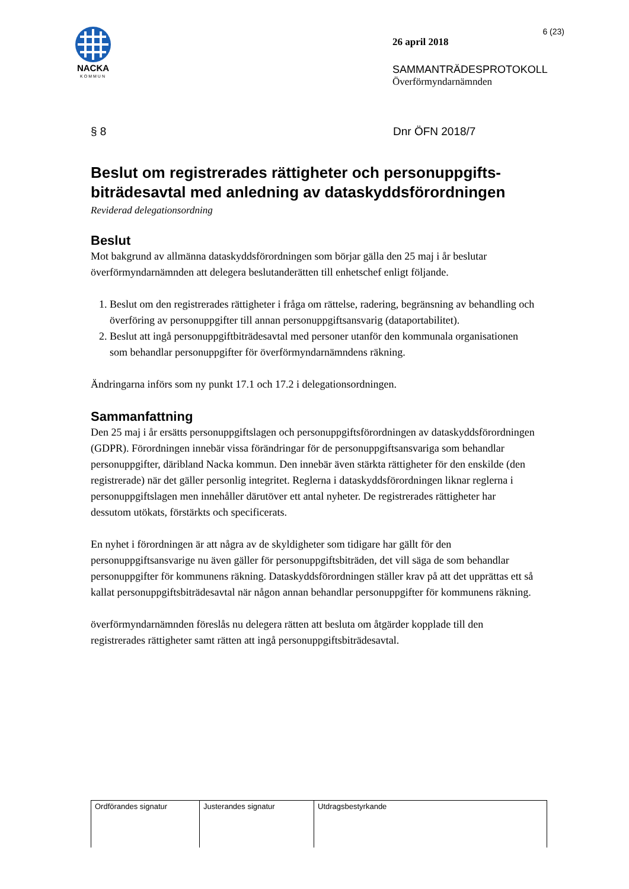NACKA
KOMMUN
6 (23)
26 april 2018
SAMMANTRÄDESPROTOKOLL
Överförmyndarnämnden
§ 8 Dnr ÖFN 2018/7
Beslut om registrerades rättigheter och personuppgifts-biträdesavtal med anledning av dataskyddsförordningen
Reviderad delegationsordning
Beslut
Mot bakgrund av allmänna dataskyddsförordningen som börjar gälla den 25 maj i år beslutar överförmyndarnämnden att delegera beslutanderätten till enhetschef enligt följande.
1. Beslut om den registrerades rättigheter i fråga om rättelse, radering, begränsning av behandling och överföring av personuppgifter till annan personuppgiftsansvarig (dataportabilitet).
2. Beslut att ingå personuppgiftbiträdesavtal med personer utanför den kommunala organisationen som behandlar personuppgifter för överförmyndarnämndens räkning.
Ändringarna införs som ny punkt 17.1 och 17.2 i delegationsordningen.
Sammanfattning
Den 25 maj i år ersätts personuppgiftslagen och personuppgiftsförordningen av dataskyddsförordningen (GDPR). Förordningen innebär vissa förändringar för de personuppgiftsansvariga som behandlar personuppgifter, däribland Nacka kommun. Den innebär även stärkta rättigheter för den enskilde (den registrerade) när det gäller personlig integritet. Reglerna i dataskyddsförordningen liknar reglerna i personuppgiftslagen men innehåller därutöver ett antal nyheter. De registrerades rättigheter har dessutom utökats, förstärkts och specificerats.
En nyhet i förordningen är att några av de skyldigheter som tidigare har gällt för den personuppgiftsansvarige nu även gäller för personuppgiftsbiträden, det vill säga de som behandlar personuppgifter för kommunens räkning. Dataskyddsförordningen ställer krav på att det upprättas ett så kallat personuppgiftsbiträdesavtal när någon annan behandlar personuppgifter för kommunens räkning.
överförmyndarnämnden föreslås nu delegera rätten att besluta om åtgärder kopplade till den registrerades rättigheter samt rätten att ingå personuppgiftsbiträdesavtal.
| Ordförandes signatur | Justerandes signatur | Utdragsbestyrkande |